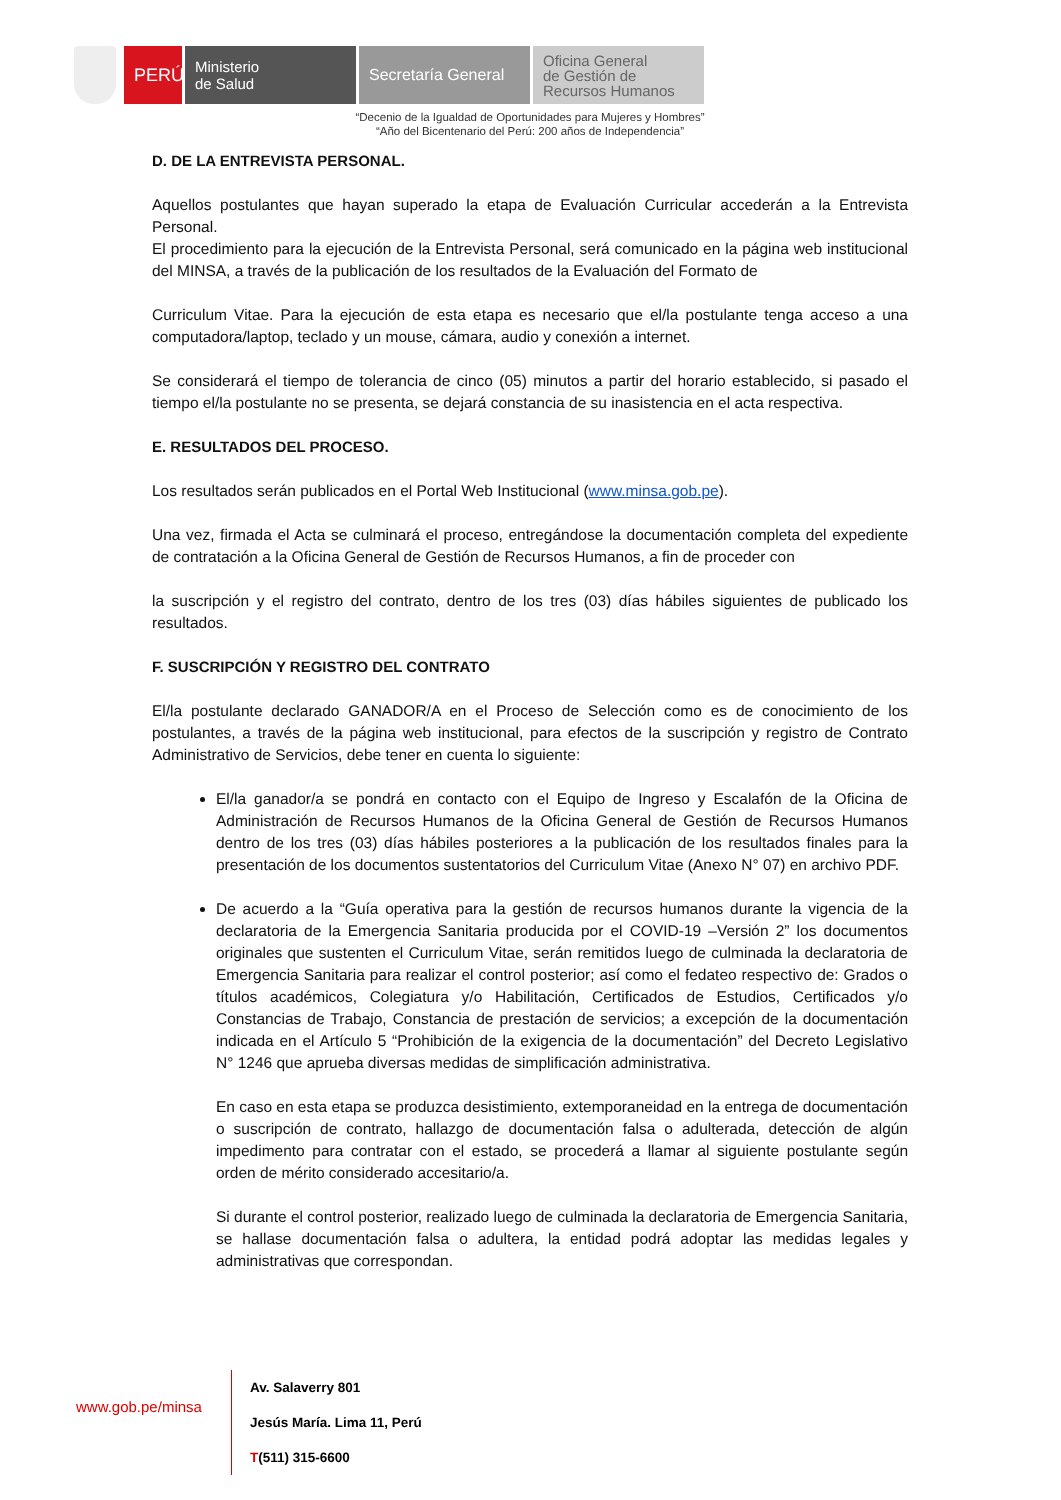PERÚ
Ministerio
de Salud
Secretaría General
Oficina General
de Gestión de
Recursos Humanos
“Decenio de la Igualdad de Oportunidades para Mujeres y Hombres”
“Año del Bicentenario del Perú: 200 años de Independencia”
D. DE LA ENTREVISTA PERSONAL.
Aquellos postulantes que hayan superado la etapa de Evaluación Curricular accederán a la Entrevista Personal.
El procedimiento para la ejecución de la Entrevista Personal, será comunicado en la página web institucional del MINSA, a través de la publicación de los resultados de la Evaluación del Formato de
Curriculum Vitae. Para la ejecución de esta etapa es necesario que el/la postulante tenga acceso a una computadora/laptop, teclado y un mouse, cámara, audio y conexión a internet.
Se considerará el tiempo de tolerancia de cinco (05) minutos a partir del horario establecido, si pasado el tiempo el/la postulante no se presenta, se dejará constancia de su inasistencia en el acta respectiva.
E. RESULTADOS DEL PROCESO.
Los resultados serán publicados en el Portal Web Institucional (www.minsa.gob.pe).
Una vez, firmada el Acta se culminará el proceso, entregándose la documentación completa del expediente de contratación a la Oficina General de Gestión de Recursos Humanos, a fin de proceder con
la suscripción y el registro del contrato, dentro de los tres (03) días hábiles siguientes de publicado los resultados.
F. SUSCRIPCIÓN Y REGISTRO DEL CONTRATO
El/la postulante declarado GANADOR/A en el Proceso de Selección como es de conocimiento de los postulantes, a través de la página web institucional, para efectos de la suscripción y registro de Contrato Administrativo de Servicios, debe tener en cuenta lo siguiente:
El/la ganador/a se pondrá en contacto con el Equipo de Ingreso y Escalafón de la Oficina de Administración de Recursos Humanos de la Oficina General de Gestión de Recursos Humanos dentro de los tres (03) días hábiles posteriores a la publicación de los resultados finales para la presentación de los documentos sustentatorios del Curriculum Vitae (Anexo N° 07) en archivo PDF.
De acuerdo a la “Guía operativa para la gestión de recursos humanos durante la vigencia de la declaratoria de la Emergencia Sanitaria producida por el COVID-19 –Versión 2” los documentos originales que sustenten el Curriculum Vitae, serán remitidos luego de culminada la declaratoria de Emergencia Sanitaria para realizar el control posterior; así como el fedateo respectivo de: Grados o títulos académicos, Colegiatura y/o Habilitación, Certificados de Estudios, Certificados y/o Constancias de Trabajo, Constancia de prestación de servicios; a excepción de la documentación indicada en el Artículo 5 “Prohibición de la exigencia de la documentación” del Decreto Legislativo N° 1246 que aprueba diversas medidas de simplificación administrativa.
En caso en esta etapa se produzca desistimiento, extemporaneidad en la entrega de documentación o suscripción de contrato, hallazgo de documentación falsa o adulterada, detección de algún impedimento para contratar con el estado, se procederá a llamar al siguiente postulante según orden de mérito considerado accesitario/a.
Si durante el control posterior, realizado luego de culminada la declaratoria de Emergencia Sanitaria, se hallase documentación falsa o adultera, la entidad podrá adoptar las medidas legales y administrativas que correspondan.
www.gob.pe/minsa
Av. Salaverry 801
Jesús María. Lima 11, Perú
T(511) 315-6600